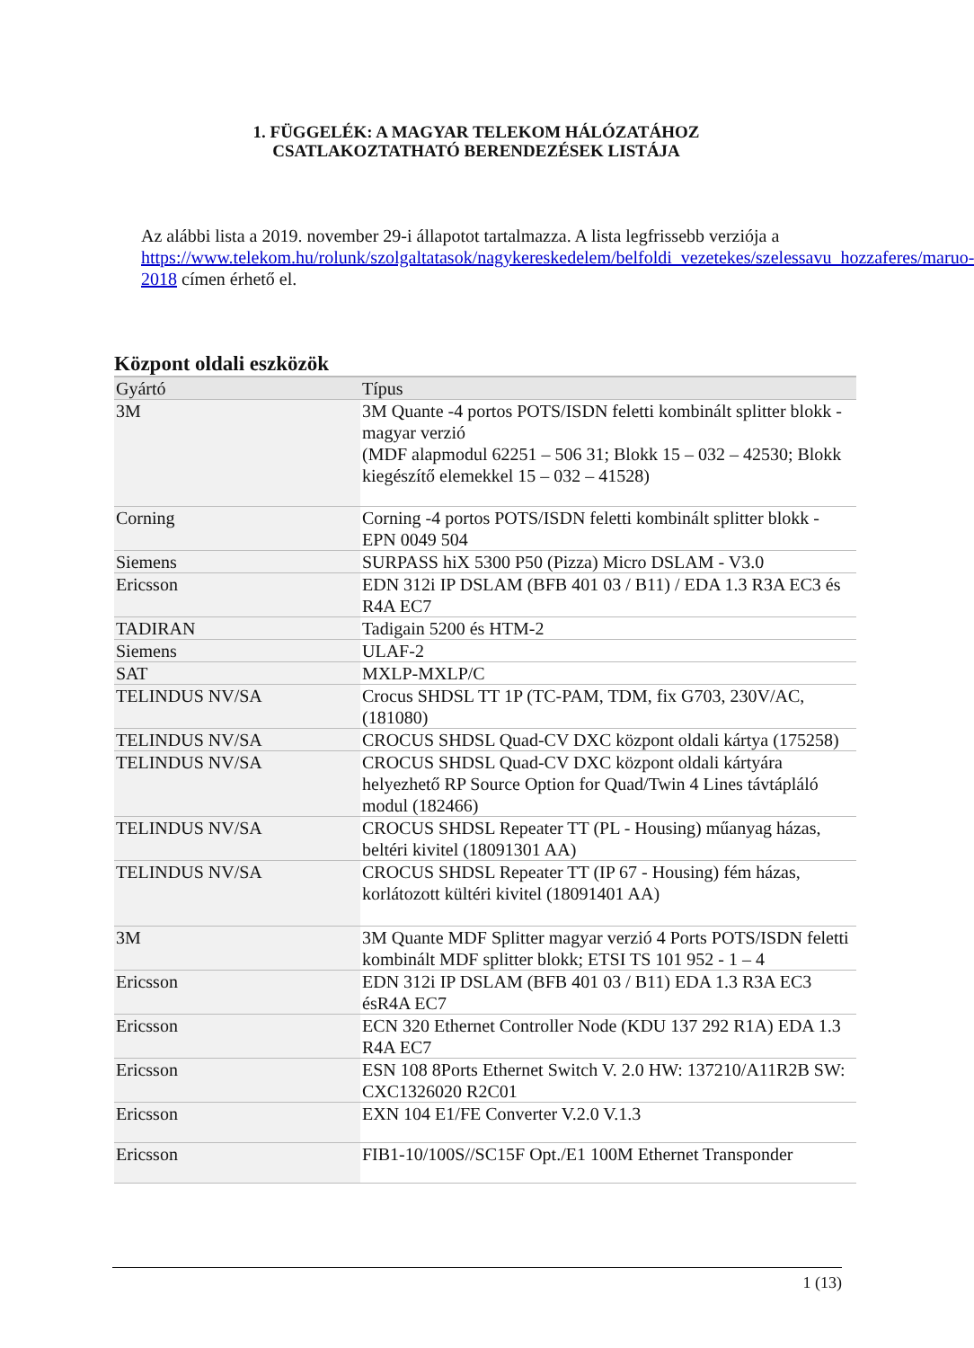1. FÜGGELÉK: A MAGYAR TELEKOM HÁLÓZATÁHOZ
CSATLAKOZTATHATÓ BERENDEZÉSEK LISTÁJA
Az alábbi lista a 2019. november 29-i állapotot tartalmazza. A lista legfrissebb verziója a https://www.telekom.hu/rolunk/szolgaltatasok/nagykereskedelem/belfoldi_vezetekes/szelessavu_hozzaferes/maruo-2018 címen érhető el.
Központ oldali eszközök
| Gyártó | Típus |
| --- | --- |
| 3M | 3M Quante -4 portos POTS/ISDN feletti kombinált splitter blokk - magyar verzió (MDF alapmodul 62251 – 506 31; Blokk 15 – 032 – 42530; Blokk kiegészítő elemekkel 15 – 032 – 41528) |
| Corning | Corning -4 portos POTS/ISDN feletti kombinált splitter blokk - EPN 0049 504 |
| Siemens | SURPASS hiX 5300 P50 (Pizza) Micro DSLAM - V3.0 |
| Ericsson | EDN 312i IP DSLAM (BFB 401 03 / B11) / EDA 1.3 R3A EC3 és R4A EC7 |
| TADIRAN | Tadigain 5200 és HTM-2 |
| Siemens | ULAF-2 |
| SAT | MXLP-MXLP/C |
| TELINDUS NV/SA | Crocus SHDSL TT 1P (TC-PAM, TDM, fix G703, 230V/AC, (181080) |
| TELINDUS NV/SA | CROCUS SHDSL Quad-CV DXC központ oldali kártya (175258) |
| TELINDUS NV/SA | CROCUS SHDSL Quad-CV DXC központ oldali kártyára helyezhető RP Source Option for Quad/Twin 4 Lines távtápláló modul (182466) |
| TELINDUS NV/SA | CROCUS SHDSL Repeater TT (PL - Housing) műanyag házas, beltéri kivitel (18091301 AA) |
| TELINDUS NV/SA | CROCUS SHDSL Repeater TT (IP 67 - Housing) fém házas, korlátozott kültéri kivitel (18091401 AA) |
| 3M | 3M Quante MDF Splitter magyar verzió 4 Ports POTS/ISDN feletti kombinált MDF splitter blokk; ETSI TS 101 952 - 1 – 4 |
| Ericsson | EDN 312i IP DSLAM (BFB 401 03 / B11) EDA 1.3 R3A EC3 ésR4A EC7 |
| Ericsson | ECN 320 Ethernet Controller Node (KDU 137 292 R1A) EDA 1.3 R4A EC7 |
| Ericsson | ESN 108 8Ports Ethernet Switch V. 2.0 HW: 137210/A11R2B SW: CXC1326020 R2C01 |
| Ericsson | EXN 104 E1/FE Converter V.2.0 V.1.3 |
| Ericsson | FIB1-10/100S//SC15F Opt./E1 100M Ethernet Transponder |
1 (13)